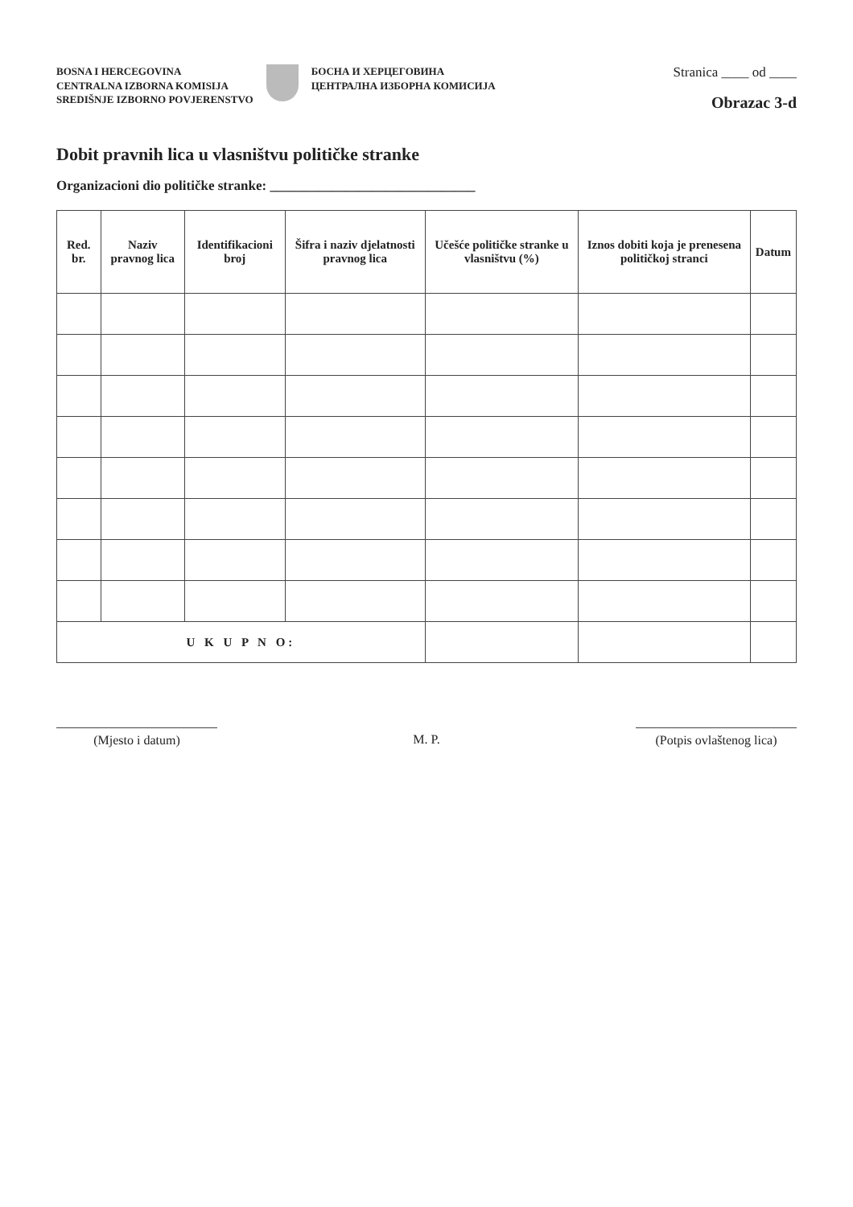BOSNA I HERCEGOVINA
CENTRALNA IZBORNA KOMISIJA
SREDIŠNJE IZBORNO POVJERENSTVO
БОСНА И ХЕРЦЕГОВИНА
ЦЕНТРАЛНА ИЗБОРНА КОМИСИЈА
Stranica ____ od ____
Obrazac 3-d
Dobit pravnih lica u vlasništvu političke stranke
Organizacioni dio političke stranke: ______________________________
| Red. br. | Naziv pravnog lica | Identifikacioni broj | Šifra i naziv djelatnosti pravnog lica | Učešće političke stranke u vlasništvu (%) | Iznos dobiti koja je prenesena političkoj stranci | Datum |
| --- | --- | --- | --- | --- | --- | --- |
| U K U P N O: | | | | | | |
(Mjesto i datum) M. P. (Potpis ovlaštenog lica)